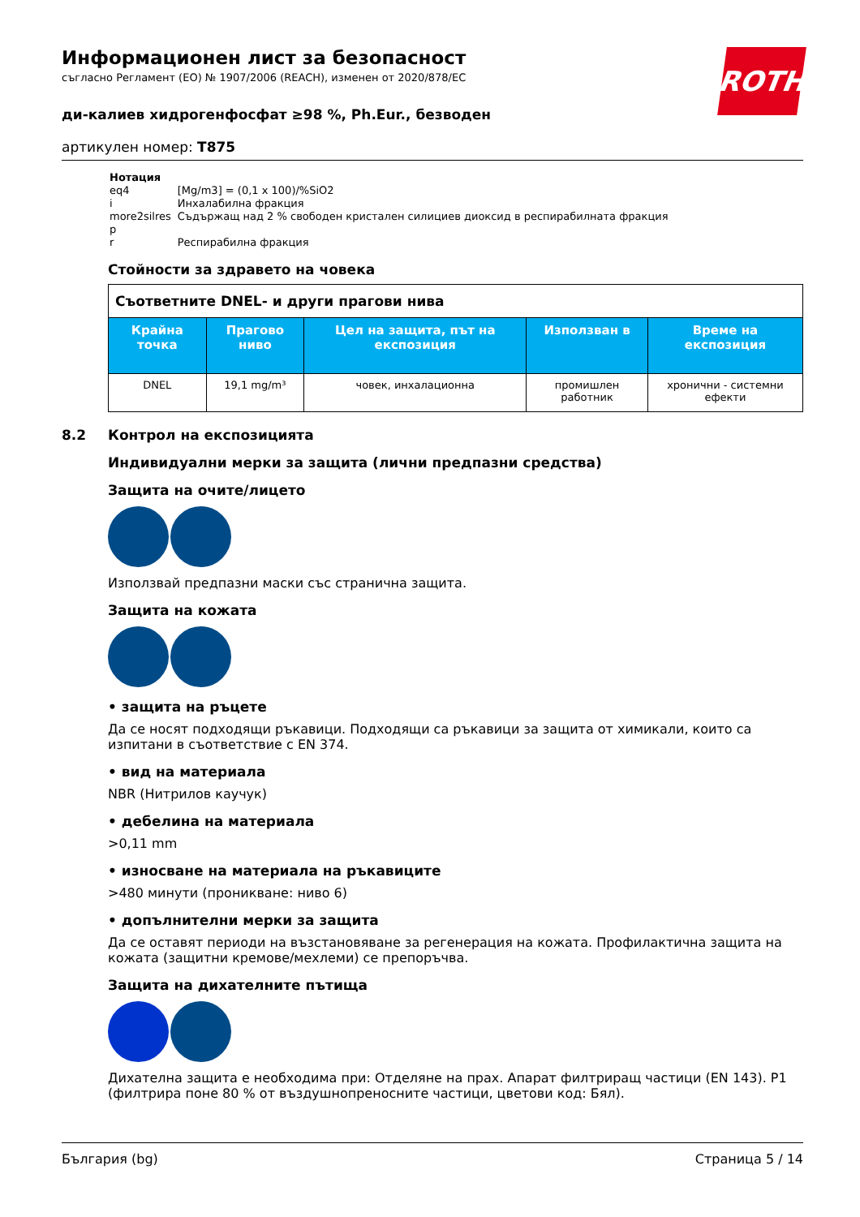ROTH
Информационен лист за безопасност
съгласно Регламент (ЕО) № 1907/2006 (REACH), изменен от 2020/878/ЕС
ди-калиев хидрогенфосфат ≥98 %, Ph.Eur., безводен
артикулен номер: T875
| Нотация | |
| eq4 | [Mg/m3] = (0,1 x 100)/%SiO2 |
| i | Инхалабилна фракция |
| more2silres | Съдържащ над 2 % свободен кристален силициев диоксид в респирабилната фракция |
| p | |
| r | Респирабилна фракция |
Стойности за здравето на човека
| Съответните DNEL- и други прагови нива | | | | |
| --- | --- | --- | --- | --- |
| Крайна точка | Прагово ниво | Цел на защита, път на експозиция | Използван в | Време на експозиция |
| DNEL | 19,1 mg/m³ | човек, инхалационна | промишлен работник | хронични - системни ефекти |
8.2 Контрол на експозицията
Индивидуални мерки за защита (лични предпазни средства)
Защита на очите/лицето
Използвай предпазни маски със странична защита.
Защита на кожата
• защита на ръцете
Да се носят подходящи ръкавици. Подходящи са ръкавици за защита от химикали, които са изпитани в съответствие с EN 374.
• вид на материала
NBR (Нитрилов каучук)
• дебелина на материала
>0,11 mm
• износване на материала на ръкавиците
>480 минути (проникване: ниво 6)
• допълнителни мерки за защита
Да се оставят периоди на възстановяване за регенерация на кожата. Профилактична защита на кожата (защитни кремове/мехлеми) се препоръчва.
Защита на дихателните пътища
Дихателна защита е необходима при: Отделяне на прах. Апарат филтриращ частици (EN 143). P1 (филтрира поне 80 % от въздушнопреносните частици, цветови код: Бял).
България (bg) Страница 5 / 14